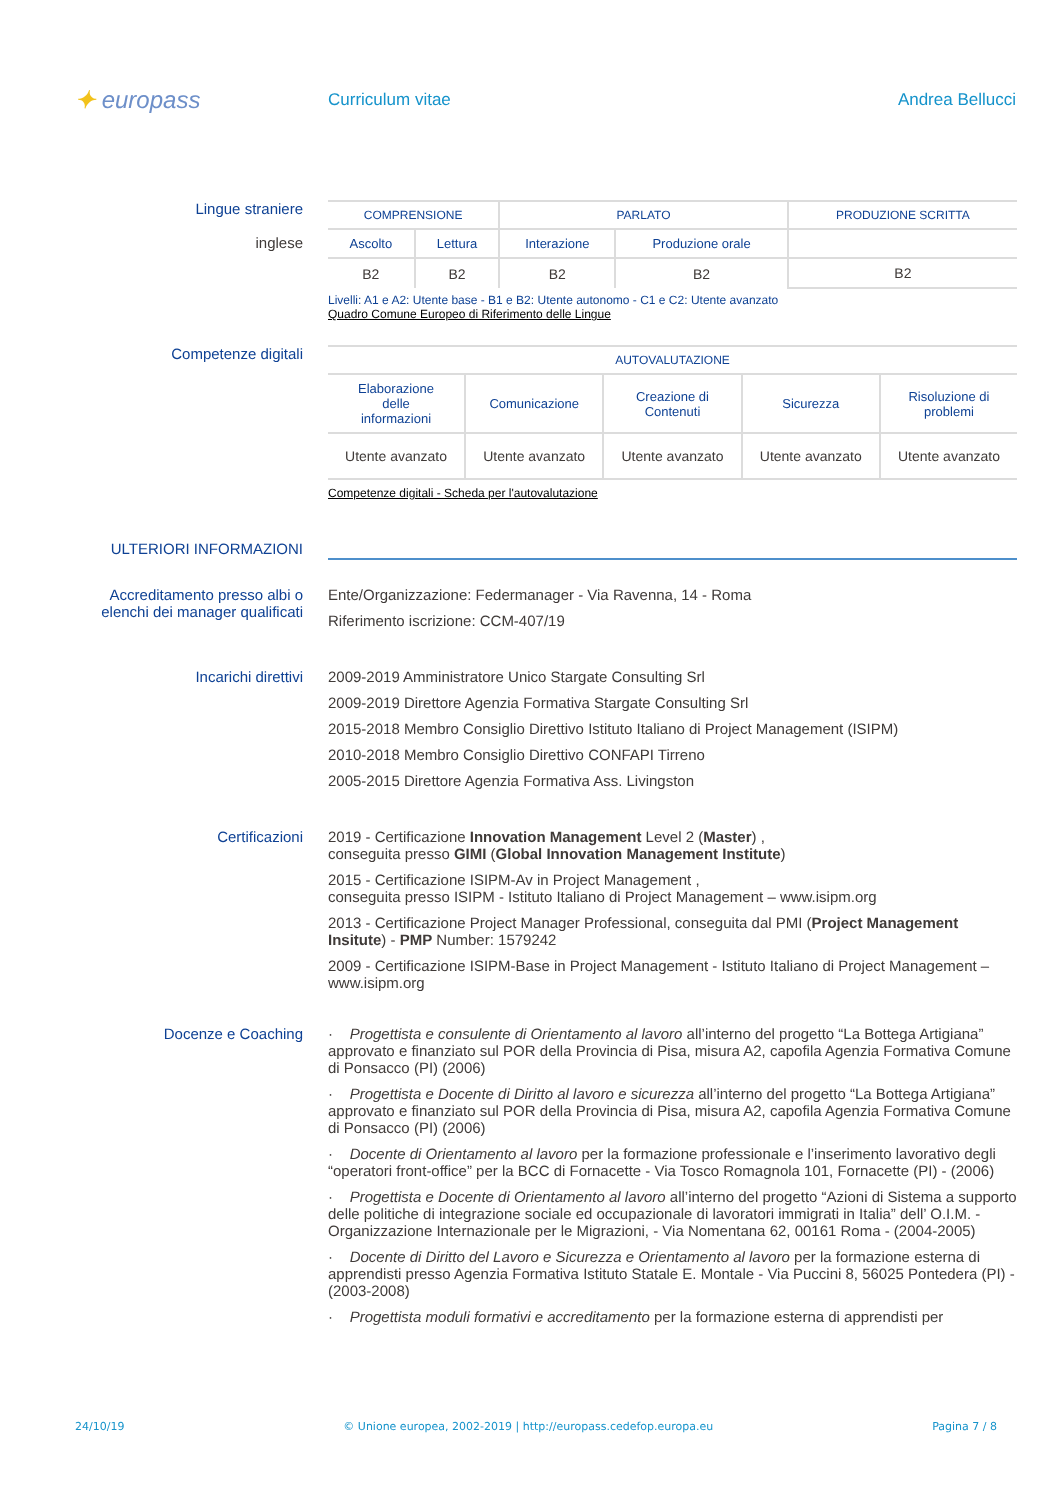✦ europass
Curriculum vitae Andrea Bellucci
Lingue straniere
inglese
| COMPRENSIONE | | PARLATO | | PRODUZIONE SCRITTA |
| Ascolto | Lettura | Interazione | Produzione orale | |
| B2 | B2 | B2 | B2 | B2 |
Livelli: A1 e A2: Utente base - B1 e B2: Utente autonomo - C1 e C2: Utente avanzato
Quadro Comune Europeo di Riferimento delle Lingue
Competenze digitali
| AUTOVALUTAZIONE | | | | |
| Elaborazione delle informazioni | Comunicazione | Creazione di Contenuti | Sicurezza | Risoluzione di problemi |
| Utente avanzato | Utente avanzato | Utente avanzato | Utente avanzato | Utente avanzato |
Competenze digitali - Scheda per l'autovalutazione
ULTERIORI INFORMAZIONI
Accreditamento presso albi o elenchi dei manager qualificati
Ente/Organizzazione: Federmanager - Via Ravenna, 14 - Roma
Riferimento iscrizione: CCM-407/19
Incarichi direttivi
2009-2019 Amministratore Unico Stargate Consulting Srl
2009-2019 Direttore Agenzia Formativa Stargate Consulting Srl
2015-2018 Membro Consiglio Direttivo Istituto Italiano di Project Management (ISIPM)
2010-2018 Membro Consiglio Direttivo CONFAPI Tirreno
2005-2015 Direttore Agenzia Formativa Ass. Livingston
Certificazioni 2019 - Certificazione Innovation Management Level 2 (Master) ,
conseguita presso GIMI (Global Innovation Management Institute)
2015 - Certificazione ISIPM-Av in Project Management ,
conseguita presso ISIPM - Istituto Italiano di Project Management – www.isipm.org
2013 - Certificazione Project Manager Professional, conseguita dal PMI (Project Management Insitute) - PMP Number: 1579242
2009 - Certificazione ISIPM-Base in Project Management - Istituto Italiano di Project Management – www.isipm.org
Docenze e Coaching · Progettista e consulente di Orientamento al lavoro all’interno del progetto “La Bottega Artigiana” approvato e finanziato sul POR della Provincia di Pisa, misura A2, capofila Agenzia Formativa Comune di Ponsacco (PI) (2006)
· Progettista e Docente di Diritto al lavoro e sicurezza all’interno del progetto “La Bottega Artigiana” approvato e finanziato sul POR della Provincia di Pisa, misura A2, capofila Agenzia Formativa Comune di Ponsacco (PI) (2006)
· Docente di Orientamento al lavoro per la formazione professionale e l’inserimento lavorativo degli “operatori front-office” per la BCC di Fornacette - Via Tosco Romagnola 101, Fornacette (PI) - (2006)
· Progettista e Docente di Orientamento al lavoro all’interno del progetto “Azioni di Sistema a supporto delle politiche di integrazione sociale ed occupazionale di lavoratori immigrati in Italia” dell’ O.I.M. - Organizzazione Internazionale per le Migrazioni, - Via Nomentana 62, 00161 Roma - (2004-2005)
· Docente di Diritto del Lavoro e Sicurezza e Orientamento al lavoro per la formazione esterna di apprendisti presso Agenzia Formativa Istituto Statale E. Montale - Via Puccini 8, 56025 Pontedera (PI) - (2003-2008)
· Progettista moduli formativi e accreditamento per la formazione esterna di apprendisti per
24/10/19 © Unione europea, 2002-2019 | http://europass.cedefop.europa.eu Pagina 7 / 8